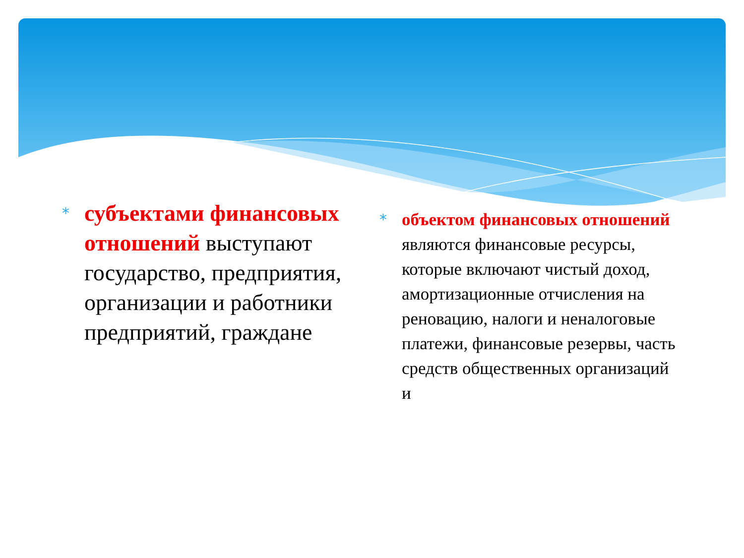*
субъектами финансовых отношений выступают государство, предприятия, организации и работники предприятий, граждане
*
объектом финансовых отношений являются финансовые ресурсы, которые включают чистый доход, амортизационные отчисления на реновацию, налоги и неналоговые платежи, финансовые резервы, часть средств общественных организаций и